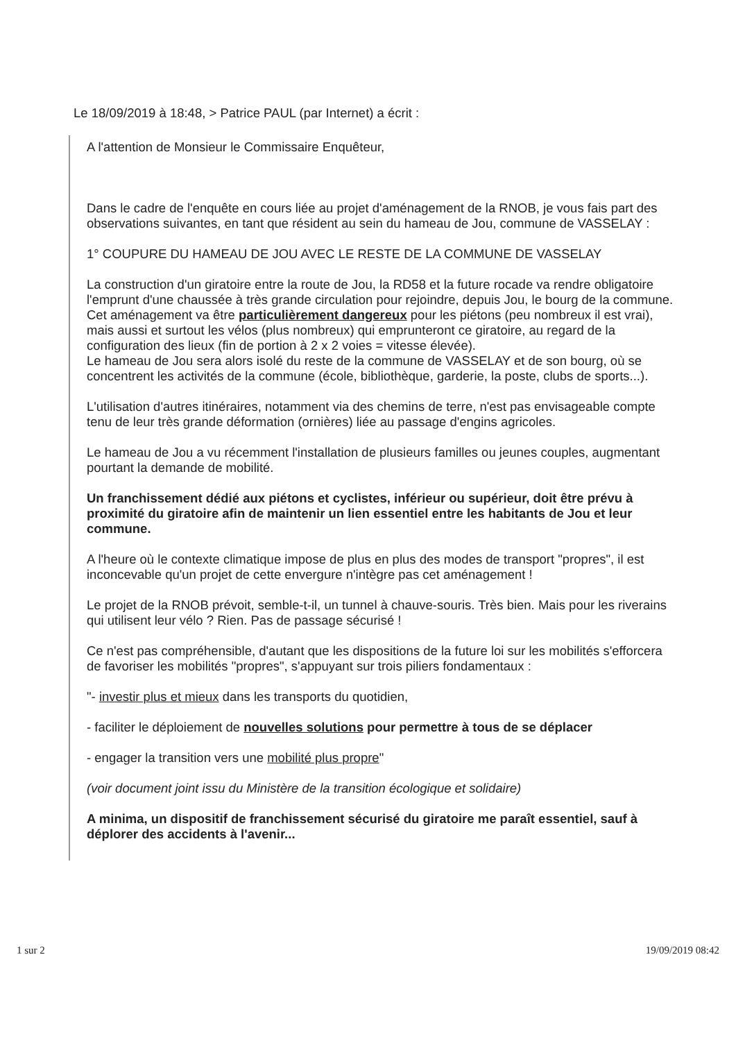Le 18/09/2019 à 18:48, > Patrice PAUL (par Internet) a écrit :
A l'attention de Monsieur le Commissaire Enquêteur,
Dans le cadre de l'enquête en cours liée au projet d'aménagement de la RNOB, je vous fais part des observations suivantes, en tant que résident au sein du hameau de Jou, commune de VASSELAY :
1° COUPURE DU HAMEAU DE JOU AVEC LE RESTE DE LA COMMUNE DE VASSELAY
La construction d'un giratoire entre la route de Jou, la RD58 et la future rocade va rendre obligatoire l'emprunt d'une chaussée à très grande circulation pour rejoindre, depuis Jou, le bourg de la commune.
Cet aménagement va être particulièrement dangereux pour les piétons (peu nombreux il est vrai), mais aussi et surtout les vélos (plus nombreux) qui emprunteront ce giratoire, au regard de la configuration des lieux (fin de portion à 2 x 2 voies = vitesse élevée).
Le hameau de Jou sera alors isolé du reste de la commune de VASSELAY et de son bourg, où se concentrent les activités de la commune (école, bibliothèque, garderie, la poste, clubs de sports...).
L'utilisation d'autres itinéraires, notamment via des chemins de terre, n'est pas envisageable compte tenu de leur très grande déformation (ornières) liée au passage d'engins agricoles.
Le hameau de Jou a vu récemment l'installation de plusieurs familles ou jeunes couples, augmentant pourtant la demande de mobilité.
Un franchissement dédié aux piétons et cyclistes, inférieur ou supérieur, doit être prévu à proximité du giratoire afin de maintenir un lien essentiel entre les habitants de Jou et leur commune.
A l'heure où le contexte climatique impose de plus en plus des modes de transport "propres", il est inconcevable qu'un projet de cette envergure n'intègre pas cet aménagement !
Le projet de la RNOB prévoit, semble-t-il, un tunnel à chauve-souris. Très bien. Mais pour les riverains qui utilisent leur vélo ? Rien. Pas de passage sécurisé !
Ce n'est pas compréhensible, d'autant que les dispositions de la future loi sur les mobilités s'efforcera de favoriser les mobilités "propres", s'appuyant sur trois piliers fondamentaux :
"- investir plus et mieux dans les transports du quotidien,
- faciliter le déploiement de nouvelles solutions pour permettre à tous de se déplacer
- engager la transition vers une mobilité plus propre"
(voir document joint issu du Ministère de la transition écologique et solidaire)
A minima, un dispositif de franchissement sécurisé du giratoire me paraît essentiel, sauf à déplorer des accidents à l'avenir...
1 sur 2 19/09/2019 08:42